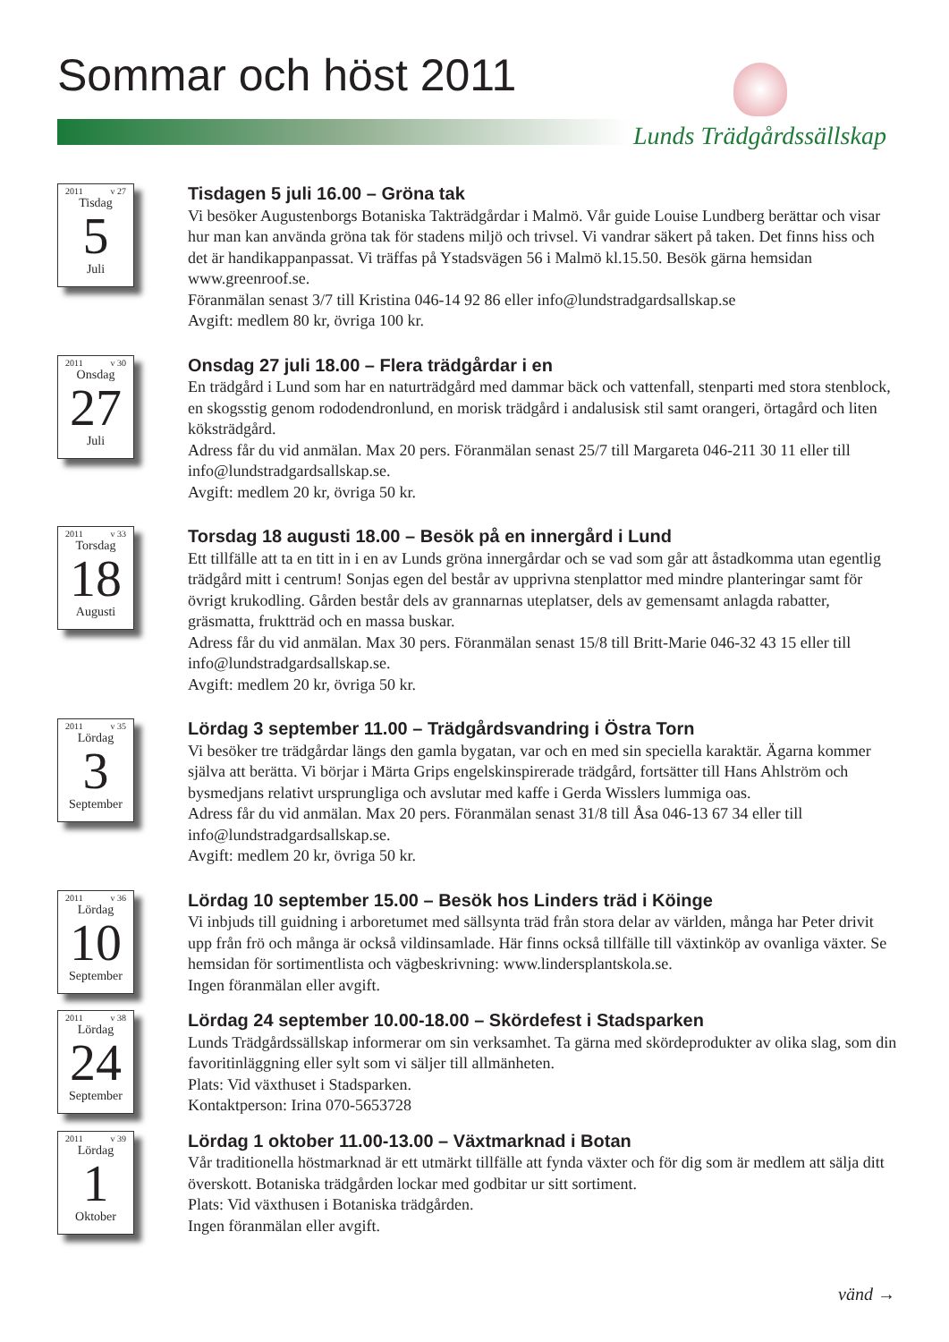Sommar och höst 2011
Lunds Trädgårdssällskap
2011 v 27
Tisdag
5
Juli
Tisdagen 5 juli 16.00 – Gröna tak
Vi besöker Augustenborgs Botaniska Takträdgårdar i Malmö. Vår guide Louise Lundberg berättar och visar hur man kan använda gröna tak för stadens miljö och trivsel. Vi vandrar säkert på taken. Det finns hiss och det är handikappanpassat. Vi träffas på Ystadsvägen 56 i Malmö kl.15.50. Besök gärna hemsidan www.greenroof.se.
Föranmälan senast 3/7 till Kristina 046-14 92 86 eller info@lundstradgardsallskap.se
Avgift: medlem 80 kr, övriga 100 kr.
2011 v 30
Onsdag
27
Juli
Onsdag 27 juli 18.00 – Flera trädgårdar i en
En trädgård i Lund som har en naturträdgård med dammar bäck och vattenfall, stenparti med stora stenblock, en skogsstig genom rododendronlund, en morisk trädgård i andalusisk stil samt orangeri, örtagård och liten köksträdgård.
Adress får du vid anmälan. Max 20 pers. Föranmälan senast 25/7 till Margareta 046-211 30 11 eller till info@lundstradgardsallskap.se.
Avgift: medlem 20 kr, övriga 50 kr.
2011 v 33
Torsdag
18
Augusti
Torsdag 18 augusti 18.00 – Besök på en innergård i Lund
Ett tillfälle att ta en titt in i en av Lunds gröna innergårdar och se vad som går att åstadkomma utan egentlig trädgård mitt i centrum! Sonjas egen del består av upprivna stenplattor med mindre planteringar samt för övrigt krukodling. Gården består dels av grannarnas uteplatser, dels av gemensamt anlagda rabatter, gräsmatta, fruktträd och en massa buskar.
Adress får du vid anmälan. Max 30 pers. Föranmälan senast 15/8 till Britt-Marie 046-32 43 15 eller till info@lundstradgardsallskap.se.
Avgift: medlem 20 kr, övriga 50 kr.
2011 v 35
Lördag
3
September
Lördag 3 september 11.00 – Trädgårdsvandring i Östra Torn
Vi besöker tre trädgårdar längs den gamla bygatan, var och en med sin speciella karaktär. Ägarna kommer själva att berätta. Vi börjar i Märta Grips engelskinspirerade trädgård, fortsätter till Hans Ahlström och bysmedjans relativt ursprungliga och avslutar med kaffe i Gerda Wisslers lummiga oas.
Adress får du vid anmälan. Max 20 pers. Föranmälan senast 31/8 till Åsa 046-13 67 34 eller till info@lundstradgardsallskap.se.
Avgift: medlem 20 kr, övriga 50 kr.
2011 v 36
Lördag
10
September
Lördag 10 september 15.00 – Besök hos Linders träd i Köinge
Vi inbjuds till guidning i arboretumet med sällsynta träd från stora delar av världen, många har Peter drivit upp från frö och många är också vildinsamlade. Här finns också tillfälle till växtinköp av ovanliga växter. Se hemsidan för sortimentlista och vägbeskrivning: www.lindersplantskola.se.
Ingen föranmälan eller avgift.
2011 v 38
Lördag
24
September
Lördag 24 september 10.00-18.00 – Skördefest i Stadsparken
Lunds Trädgårdssällskap informerar om sin verksamhet. Ta gärna med skördeprodukter av olika slag, som din favoritinläggning eller sylt som vi säljer till allmänheten.
Plats: Vid växthuset i Stadsparken.
Kontaktperson: Irina 070-5653728
2011 v 39
Lördag
1
Oktober
Lördag 1 oktober 11.00-13.00 – Växtmarknad i Botan
Vår traditionella höstmarknad är ett utmärkt tillfälle att fynda växter och för dig som är medlem att sälja ditt överskott. Botaniska trädgården lockar med godbitar ur sitt sortiment.
Plats: Vid växthusen i Botaniska trädgården.
Ingen föranmälan eller avgift.
vänd →